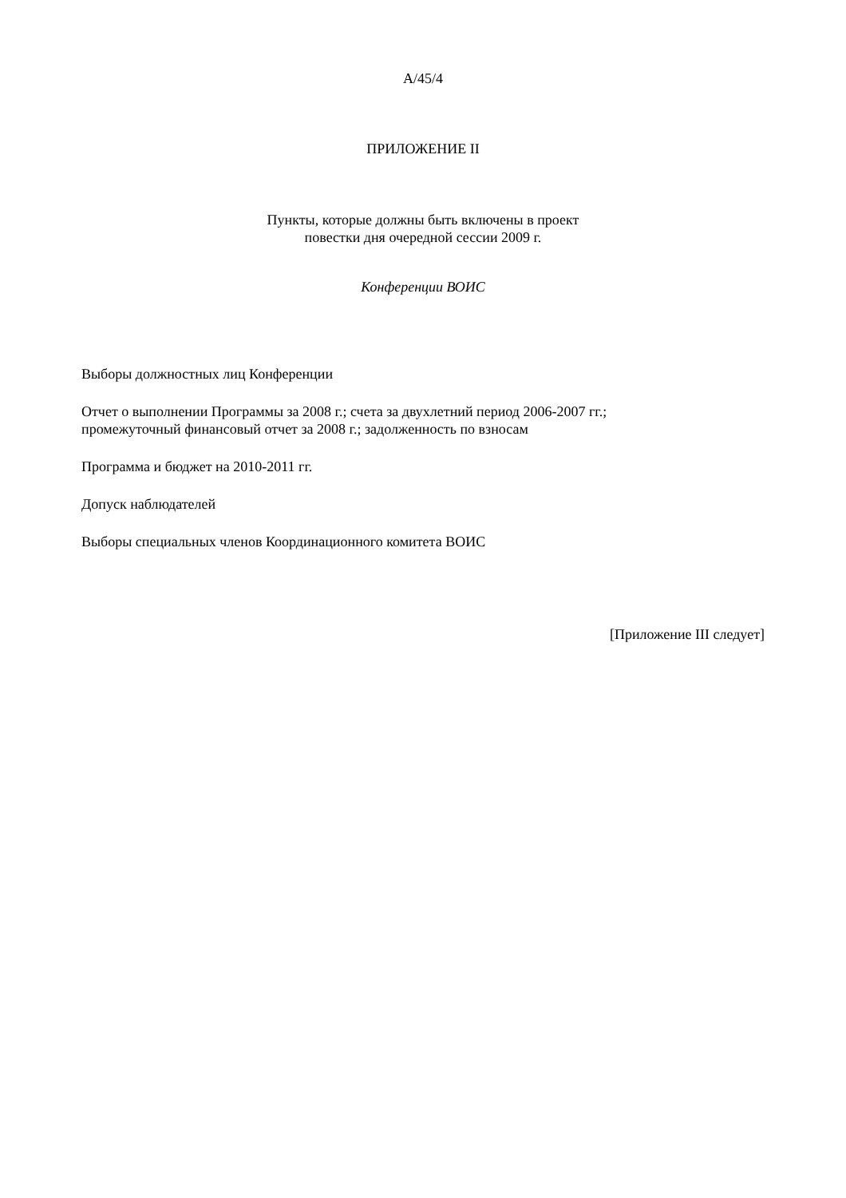A/45/4
ПРИЛОЖЕНИЕ II
Пункты, которые должны быть включены в проект
повестки дня очередной сессии 2009 г.
Конференции ВОИС
Выборы должностных лиц Конференции
Отчет о выполнении Программы за 2008 г.; счета за двухлетний период 2006-2007 гг.;
промежуточный финансовый отчет за 2008 г.; задолженность по взносам
Программа и бюджет на 2010-2011 гг.
Допуск наблюдателей
Выборы специальных членов Координационного комитета ВОИС
[Приложение III следует]